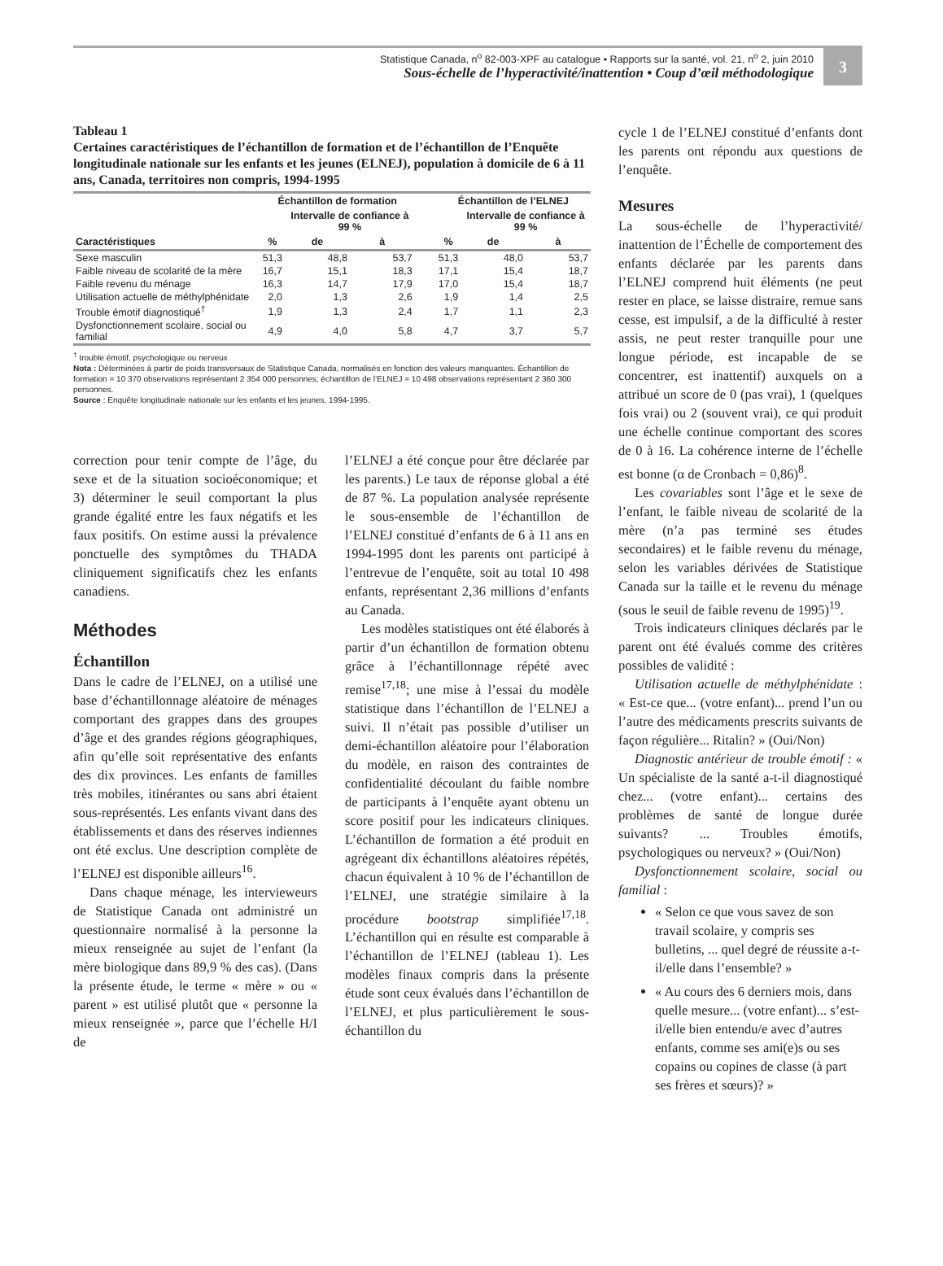Statistique Canada, n<sup>o</sup> 82-003-XPF au catalogue • Rapports sur la santé, vol. 21, n<sup>o</sup> 2, juin 2010
Sous-échelle de l’hyperactivité/inattention • Coup d’œil méthodologique
3
Tableau 1
Certaines caractéristiques de l’échantillon de formation et de l’échantillon de l’Enquête longitudinale nationale sur les enfants et les jeunes (ELNEJ), population à domicile de 6 à 11 ans, Canada, territoires non compris, 1994-1995
| | Échantillon de formation | | | | Échantillon de l’ELNEJ | | |
| --- | --- | --- | --- | --- | --- | --- | --- |
| | | Intervalle de confiance à 99 % | | | | Intervalle de confiance à 99 % | |
| Caractéristiques | % | de | à | | % | de | à |
| Sexe masculin | 51,3 | 48,8 | 53,7 | | 51,3 | 48,0 | 53,7 |
| Faible niveau de scolarité de la mère | 16,7 | 15,1 | 18,3 | | 17,1 | 15,4 | 18,7 |
| Faible revenu du ménage | 16,3 | 14,7 | 17,9 | | 17,0 | 15,4 | 18,7 |
| Utilisation actuelle de méthylphénidate | 2,0 | 1,3 | 2,6 | | 1,9 | 1,4 | 2,5 |
| Trouble émotif diagnostiqué<sup>†</sup> | 1,9 | 1,3 | 2,4 | | 1,7 | 1,1 | 2,3 |
| Dysfonctionnement scolaire, social ou familial | 4,9 | 4,0 | 5,8 | | 4,7 | 3,7 | 5,7 |
<sup>†</sup> trouble émotif, psychologique ou nerveux
Nota : Déterminées à partir de poids transversaux de Statistique Canada, normalisés en fonction des valeurs manquantes. Échantillon de formation = 10 370 observations représentant 2 354 000 personnes; échantillon de l’ELNEJ = 10 498 observations représentant 2 360 300 personnes.
Source : Enquête longitudinale nationale sur les enfants et les jeunes, 1994-1995.
correction pour tenir compte de l’âge, du sexe et de la situation socioéconomique; et 3) déterminer le seuil comportant la plus grande égalité entre les faux négatifs et les faux positifs. On estime aussi la prévalence ponctuelle des symptômes du THADA cliniquement significatifs chez les enfants canadiens.
Méthodes
Échantillon
Dans le cadre de l’ELNEJ, on a utilisé une base d’échantillonnage aléatoire de ménages comportant des grappes dans des groupes d’âge et des grandes régions géographiques, afin qu’elle soit représentative des enfants des dix provinces. Les enfants de familles très mobiles, itinérantes ou sans abri étaient sous-représentés. Les enfants vivant dans des établissements et dans des réserves indiennes ont été exclus. Une description complète de l’ELNEJ est disponible ailleurs<sup>16</sup>.
Dans chaque ménage, les intervieweurs de Statistique Canada ont administré un questionnaire normalisé à la personne la mieux renseignée au sujet de l’enfant (la mère biologique dans 89,9 % des cas). (Dans la présente étude, le terme « mère » ou « parent » est utilisé plutôt que « personne la mieux renseignée », parce que l’échelle H/I de
l’ELNEJ a été conçue pour être déclarée par les parents.) Le taux de réponse global a été de 87 %. La population analysée représente le sous-ensemble de l’échantillon de l’ELNEJ constitué d’enfants de 6 à 11 ans en 1994-1995 dont les parents ont participé à l’entrevue de l’enquête, soit au total 10 498 enfants, représentant 2,36 millions d’enfants au Canada.
Les modèles statistiques ont été élaborés à partir d’un échantillon de formation obtenu grâce à l’échantillonnage répété avec remise<sup>17,18</sup>; une mise à l’essai du modèle statistique dans l’échantillon de l’ELNEJ a suivi. Il n’était pas possible d’utiliser un demi-échantillon aléatoire pour l’élaboration du modèle, en raison des contraintes de confidentialité découlant du faible nombre de participants à l’enquête ayant obtenu un score positif pour les indicateurs cliniques. L’échantillon de formation a été produit en agrégeant dix échantillons aléatoires répétés, chacun équivalent à 10 % de l’échantillon de l’ELNEJ, une stratégie similaire à la procédure bootstrap simplifiée<sup>17,18</sup>. L’échantillon qui en résulte est comparable à l’échantillon de l’ELNEJ (tableau 1). Les modèles finaux compris dans la présente étude sont ceux évalués dans l’échantillon de l’ELNEJ, et plus particulièrement le sous-échantillon du
cycle 1 de l’ELNEJ constitué d’enfants dont les parents ont répondu aux questions de l’enquête.
Mesures
La sous-échelle de l’hyperactivité/ inattention de l’Échelle de comportement des enfants déclarée par les parents dans l’ELNEJ comprend huit éléments (ne peut rester en place, se laisse distraire, remue sans cesse, est impulsif, a de la difficulté à rester assis, ne peut rester tranquille pour une longue période, est incapable de se concentrer, est inattentif) auxquels on a attribué un score de 0 (pas vrai), 1 (quelques fois vrai) ou 2 (souvent vrai), ce qui produit une échelle continue comportant des scores de 0 à 16. La cohérence interne de l’échelle est bonne (α de Cronbach = 0,86)<sup>8</sup>.
Les covariables sont l’âge et le sexe de l’enfant, le faible niveau de scolarité de la mère (n’a pas terminé ses études secondaires) et le faible revenu du ménage, selon les variables dérivées de Statistique Canada sur la taille et le revenu du ménage (sous le seuil de faible revenu de 1995)<sup>19</sup>.
Trois indicateurs cliniques déclarés par le parent ont été évalués comme des critères possibles de validité :
Utilisation actuelle de méthylphénidate : « Est-ce que... (votre enfant)... prend l’un ou l’autre des médicaments prescrits suivants de façon régulière... Ritalin? » (Oui/Non)
Diagnostic antérieur de trouble émotif : « Un spécialiste de la santé a-t-il diagnostiqué chez... (votre enfant)... certains des problèmes de santé de longue durée suivants? ... Troubles émotifs, psychologiques ou nerveux? » (Oui/Non)
Dysfonctionnement scolaire, social ou familial :
« Selon ce que vous savez de son travail scolaire, y compris ses bulletins, ... quel degré de réussite a-t-il/elle dans l’ensemble? »
« Au cours des 6 derniers mois, dans quelle mesure... (votre enfant)... s’est-il/elle bien entendu/e avec d’autres enfants, comme ses ami(e)s ou ses copains ou copines de classe (à part ses frères et sœurs)? »